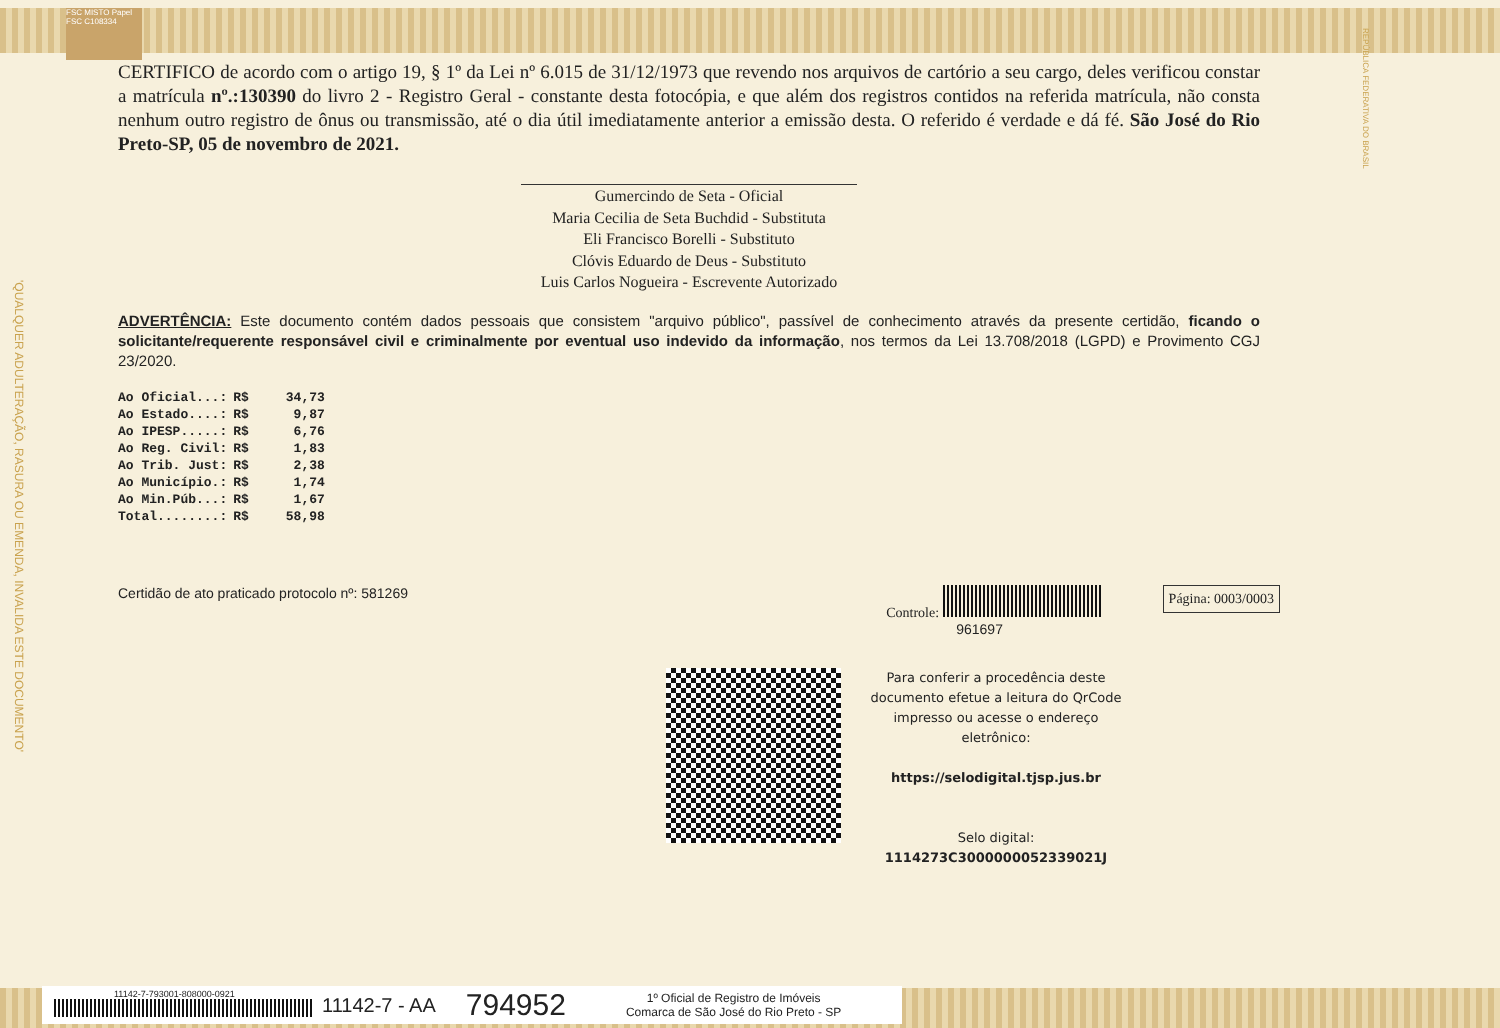FSC MISTO Papel FSC C108334
REPÚBLICA FEDERATIVA DO BRASIL
'QUALQUER ADULTERAÇÃO, RASURA OU EMENDA, INVALIDA ESTE DOCUMENTO'
CERTIFICO de acordo com o artigo 19, § 1º da Lei nº 6.015 de 31/12/1973 que revendo nos arquivos de cartório a seu cargo, deles verificou constar a matrícula nº.:130390 do livro 2 - Registro Geral - constante desta fotocópia, e que além dos registros contidos na referida matrícula, não consta nenhum outro registro de ônus ou transmissão, até o dia útil imediatamente anterior a emissão desta. O referido é verdade e dá fé. São José do Rio Preto-SP, 05 de novembro de 2021.
Gumercindo de Seta - Oficial
Maria Cecilia de Seta Buchdid - Substituta
Eli Francisco Borelli - Substituto
Clóvis Eduardo de Deus - Substituto
Luis Carlos Nogueira - Escrevente Autorizado
ADVERTÊNCIA: Este documento contém dados pessoais que consistem "arquivo público", passível de conhecimento através da presente certidão, ficando o solicitante/requerente responsável civil e criminalmente por eventual uso indevido da informação, nos termos da Lei 13.708/2018 (LGPD) e Provimento CGJ 23/2020.
| Ao Oficial...: | R$ | 34,73 |
| Ao Estado....: | R$ | 9,87 |
| Ao IPESP.....: | R$ | 6,76 |
| Ao Reg. Civil: | R$ | 1,83 |
| Ao Trib. Just: | R$ | 2,38 |
| Ao Município.: | R$ | 1,74 |
| Ao Min.Púb...: | R$ | 1,67 |
| Total........: | R$ | 58,98 |
Certidão de ato praticado protocolo nº: 581269
Controle:
961697
Página: 0003/0003
Para conferir a procedência deste documento efetue a leitura do QrCode impresso ou acesse o endereço eletrônico:
https://selodigital.tjsp.jus.br
Selo digital:
1114273C3000000052339021J
11142-7-793001-808000-0921
11142-7 - AA 794952 1º Oficial de Registro de Imóveis
Comarca de São José do Rio Preto - SP